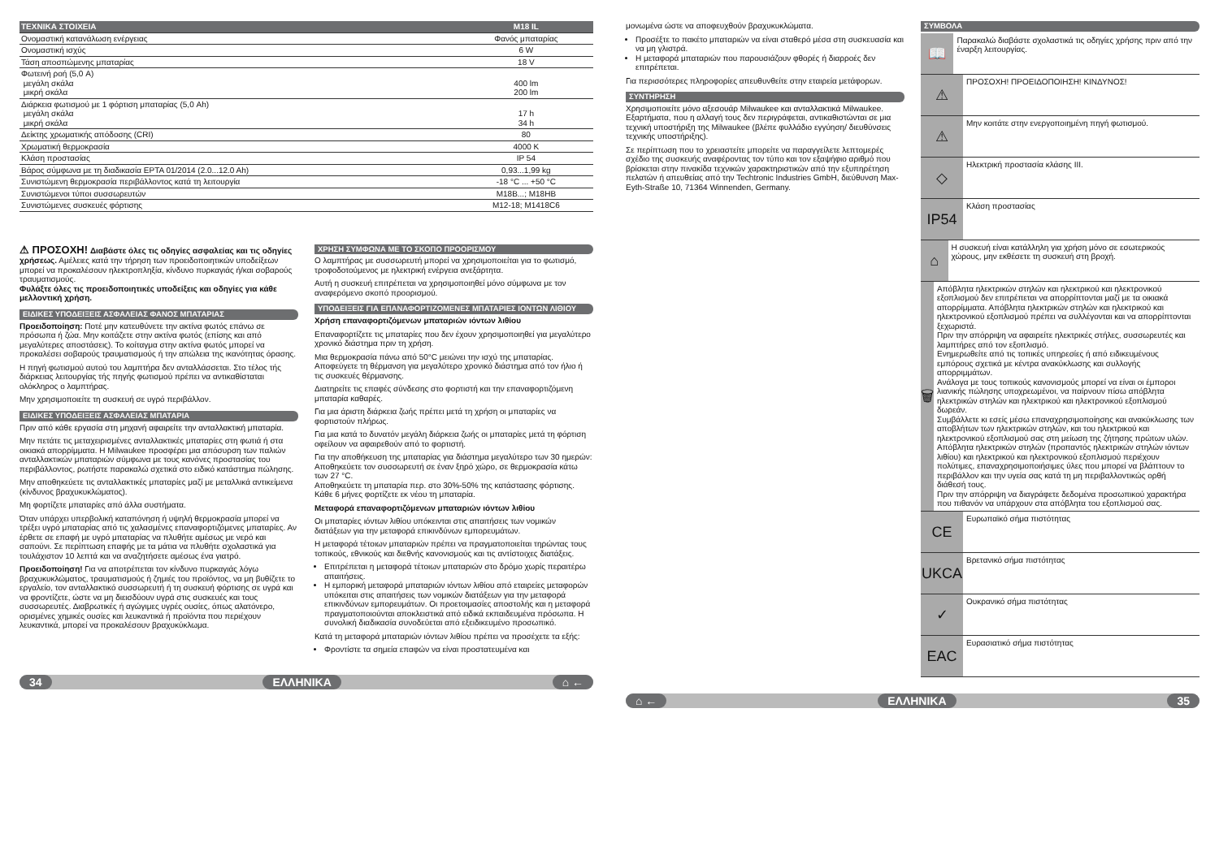| ΤΕΧΝΙΚΑ ΣΤΟΙΧΕΙΑ | M18 IL |
| Ονομαστική κατανάλωση ενέργειας | Φανός μπαταρίας |
| Ονομαστική ισχύς | 6 W |
| Τάση αποσπώμενης μπαταρίας | 18 V |
| Φωτεινή ροή (5,0 A) μεγάλη σκάλα μικρή σκάλα | 400 lm 200 lm |
| Διάρκεια φωτισμού με 1 φόρτιση μπαταρίας (5,0 Ah) μεγάλη σκάλα μικρή σκάλα | 17 h 34 h |
| Δείκτης χρωματικής απόδοσης (CRI) | 80 |
| Χρωματική θερμοκρασία | 4000 K |
| Κλάση προστασίας | IP 54 |
| Βάρος σύμφωνα με τη διαδικασία EPTA 01/2014 (2.0...12.0 Ah) | 0,93...1,99 kg |
| Συνιστώμενη θερμοκρασία περιβάλλοντος κατά τη λειτουργία | -18 °C ... +50 °C |
| Συνιστώμενοι τύποι συσσωρευτών | M18B...; M18HB |
| Συνιστώμενες συσκευές φόρτισης | M12-18; M1418C6 |
⚠ ΠΡΟΣΟΧΗ! Διαβάστε όλες τις οδηγίες ασφαλείας και τις οδηγίες χρήσεως. Αμέλειες κατά την τήρηση των προειδοποιητικών υποδείξεων μπορεί να προκαλέσουν ηλεκτροπληξία, κίνδυνο πυρκαγιάς ή/και σοβαρούς τραυματισμούς.
Φυλάξτε όλες τις προειδοποιητικές υποδείξεις και οδηγίες για κάθε μελλοντική χρήση.
ΕΙΔΙΚΕΣ ΥΠΟΔΕΙΞΕΙΣ ΑΣΦΑΛΕΙΑΣ ΦΑΝΟΣ ΜΠΑΤΑΡΙΑΣ
Προειδοποίηση: Ποτέ μην κατευθύνετε την ακτίνα φωτός επάνω σε πρόσωπα ή ζώα. Μην κοιτάζετε στην ακτίνα φωτός (επίσης και από μεγαλύτερες αποστάσεις). Το κοίταγμα στην ακτίνα φωτός μπορεί να προκαλέσει σοβαρούς τραυματισμούς ή την απώλεια της ικανότητας όρασης.
Η πηγή φωτισμού αυτού του λαμπτήρα δεν ανταλλάσσεται. Στο τέλος τής διάρκειας λειτουργίας τής πηγής φωτισμού πρέπει να αντικαθίσταται ολόκληρος ο λαμπτήρας.
Μην χρησιμοποιείτε τη συσκευή σε υγρό περιβάλλον.
ΕΙΔΙΚΕΣ ΥΠΟΔΕΙΞΕΙΣ ΑΣΦΑΛΕΙΑΣ ΜΠΑΤΑΡΙΑ
Πριν από κάθε εργασία στη μηχανή αφαιρείτε την ανταλλακτική μπαταρία.
Μην πετάτε τις μεταχειρισμένες ανταλλακτικές μπαταρίες στη φωτιά ή στα οικιακά απορρίμματα. Η Milwaukee προσφέρει μια απόσυρση των παλιών ανταλλακτικών μπαταριών σύμφωνα με τους κανόνες προστασίας του περιβάλλοντος, ρωτήστε παρακαλώ σχετικά στο ειδικό κατάστημα πώλησης.
Μην αποθηκεύετε τις ανταλλακτικές μπαταρίες μαζί με μεταλλικά αντικείμενα (κίνδυνος βραχυκυκλώματος).
Μη φορτίζετε μπαταρίες από άλλα συστήματα.
Όταν υπάρχει υπερβολική καταπόνηση ή υψηλή θερμοκρασία μπορεί να τρέξει υγρό μπαταρίας από τις χαλασμένες επαναφορτιζόμενες μπαταρίες. Αν έρθετε σε επαφή με υγρό μπαταρίας να πλυθήτε αμέσως με νερό και σαπούνι. Σε περίπτωση επαφής με τα μάτια να πλυθήτε σχολαστικά για τουλάχιστον 10 λεπτά και να αναζητήσετε αμέσως ένα γιατρό.
Προειδοποίηση! Για να αποτρέπεται τον κίνδυνο πυρκαγιάς λόγω βραχυκυκλώματος, τραυματισμούς ή ζημιές του προϊόντος, να μη βυθίζετε το εργαλείο, τον ανταλλακτικό συσσωρευτή ή τη συσκευή φόρτισης σε υγρά και να φροντίζετε, ώστε να μη διεισδύουν υγρά στις συσκευές και τους συσσωρευτές. Διαβρωτικές ή αγώγιμες υγρές ουσίες, όπως αλατόνερο, ορισμένες χημικές ουσίες και λευκαντικά ή προϊόντα που περιέχουν λευκαντικά, μπορεί να προκαλέσουν βραχυκύκλωμα.
ΧΡΗΣΗ ΣΥΜΦΩΝΑ ΜΕ ΤΟ ΣΚΟΠΟ ΠΡΟΟΡΙΣΜΟΥ
Ο λαμπτήρας με συσσωρευτή μπορεί να χρησιμοποιείται για το φωτισμό, τροφοδοτούμενος με ηλεκτρική ενέργεια ανεξάρτητα.
Αυτή η συσκευή επιτρέπεται να χρησιμοποιηθεί μόνο σύμφωνα με τον αναφερόμενο σκοπό προορισμού.
ΥΠΟΔΕΙΞΕΙΣ ΓΙΑ ΕΠΑΝΑΦΟΡΤΙΖΟΜΕΝΕΣ ΜΠΑΤΑΡΙΕΣ ΙΟΝΤΩΝ ΛΙΘΙΟΥ
Χρήση επαναφορτιζόμενων μπαταριών ιόντων λιθίου
Επαναφορτίζετε τις μπαταρίες που δεν έχουν χρησιμοποιηθεί για μεγαλύτερο χρονικό διάστημα πριν τη χρήση.
Μια θερμοκρασία πάνω από 50°C μειώνει την ισχύ της μπαταρίας. Αποφεύγετε τη θέρμανση για μεγαλύτερο χρονικό διάστημα από τον ήλιο ή τις συσκευές θέρμανσης.
Διατηρείτε τις επαφές σύνδεσης στο φορτιστή και την επαναφορτιζόμενη μπαταρία καθαρές.
Για μια άριστη διάρκεια ζωής πρέπει μετά τη χρήση οι μπαταρίες να φορτιστούν πλήρως.
Για μια κατά το δυνατόν μεγάλη διάρκεια ζωής οι μπαταρίες μετά τη φόρτιση οφείλουν να αφαιρεθούν από το φορτιστή.
Για την αποθήκευση της μπαταρίας για διάστημα μεγαλύτερο των 30 ημερών:
Αποθηκεύετε τον συσσωρευτή σε έναν ξηρό χώρο, σε θερμοκρασία κάτω των 27 °C.
Αποθηκεύετε τη μπαταρία περ. στο 30%-50% της κατάστασης φόρτισης.
Κάθε 6 μήνες φορτίζετε εκ νέου τη μπαταρία.
Μεταφορά επαναφορτιζόμενων μπαταριών ιόντων λιθίου
Οι μπαταρίες ιόντων λιθίου υπόκεινται στις απαιτήσεις των νομικών διατάξεων για την μεταφορά επικινδύνων εμπορευμάτων.
Η μεταφορά τέτοιων μπαταριών πρέπει να πραγματοποιείται τηρώντας τους τοπικούς, εθνικούς και διεθνής κανονισμούς και τις αντίστοιχες διατάξεις.
Επιτρέπεται η μεταφορά τέτοιων μπαταριών στο δρόμο χωρίς περαιτέρω απαιτήσεις.
Η εμπορική μεταφορά μπαταριών ιόντων λιθίου από εταιρείες μεταφορών υπόκειται στις απαιτήσεις των νομικών διατάξεων για την μεταφορά επικινδύνων εμπορευμάτων. Οι προετοιμασίες αποστολής και η μεταφορά πραγματοποιούνται αποκλειστικά από ειδικά εκπαιδευμένα πρόσωπα. Η συνολική διαδικασία συνοδεύεται από εξειδικευμένο προσωπικό.
Κατά τη μεταφορά μπαταριών ιόντων λιθίου πρέπει να προσέχετε τα εξής:
Φροντίστε τα σημεία επαφών να είναι προστατευμένα και
34 ΕΛΛΗΝΙΚΑ ⌂ ←
μονωμένα ώστε να αποφευχθούν βραχυκυκλώματα.
Προσέξτε το πακέτο μπαταριών να είναι σταθερό μέσα στη συσκευασία και να μη γλιστρά.
Η μεταφορά μπαταριών που παρουσιάζουν φθορές ή διαρροές δεν επιτρέπεται.
Για περισσότερες πληροφορίες απευθυνθείτε στην εταιρεία μετάφορων.
ΣΥΝΤΗΡΗΣΗ
Χρησιμοποιείτε μόνο αξεσουάρ Milwaukee και ανταλλακτικά Milwaukee. Εξαρτήματα, που η αλλαγή τους δεν περιγράφεται, αντικαθιστώνται σε μια τεχνική υποστήριξη της Milwaukee (βλέπε φυλλάδιο εγγύηση/ διευθύνσεις τεχνικής υποστήριξης).
Σε περίπτωση που το χρειαστείτε μπορείτε να παραγγείλετε λεπτομερές σχέδιο της συσκευής αναφέροντας τον τύπο και τον εξαψήφιο αριθμό που βρίσκεται στην πινακίδα τεχνικών χαρακτηριστικών από την εξυπηρέτηση πελατών ή απευθείας από την Techtronic Industries GmbH, διεύθυνση Max-Eyth-Straße 10, 71364 Winnenden, Germany.
ΣΥΜΒΟΛΑ
📖
Παρακαλώ διαβάστε σχολαστικά τις οδηγίες χρήσης πριν από την έναρξη λειτουργίας.
⚠
ΠΡΟΣΟΧΗ! ΠΡΟΕΙΔΟΠΟΙΗΣΗ! ΚΙΝΔΥΝΟΣ!
⚠
Μην κοιτάτε στην ενεργοποιημένη πηγή φωτισμού.
◇
Ηλεκτρική προστασία κλάσης III.
IP54
Κλάση προστασίας
⌂
Η συσκευή είναι κατάλληλη για χρήση μόνο σε εσωτερικούς χώρους, μην εκθέσετε τη συσκευή στη βροχή.
🗑
Απόβλητα ηλεκτρικών στηλών και ηλεκτρικού και ηλεκτρονικού εξοπλισμού δεν επιτρέπεται να απορρίπτονται μαζί με τα οικιακά απορρίμματα. Απόβλητα ηλεκτρικών στηλών και ηλεκτρικού και ηλεκτρονικού εξοπλισμού πρέπει να συλλέγονται και να απορρίπτονται ξεχωριστά.
Πριν την απόρριψη να αφαιρείτε ηλεκτρικές στήλες, συσσωρευτές και λαμπτήρες από τον εξοπλισμό.
Ενημερωθείτε από τις τοπικές υπηρεσίες ή από ειδικευμένους εμπόρους σχετικά με κέντρα ανακύκλωσης και συλλογής απορριμμάτων.
Ανάλογα με τους τοπικούς κανονισμούς μπορεί να είναι οι έμποροι λιανικής πώλησης υποχρεωμένοι, να παίρνουν πίσω απόβλητα ηλεκτρικών στηλών και ηλεκτρικού και ηλεκτρονικού εξοπλισμού δωρεάν.
Συμβάλλετε κι εσείς μέσω επαναχρησιμοποίησης και ανακύκλωσης των αποβλήτων των ηλεκτρικών στηλών, και του ηλεκτρικού και ηλεκτρονικού εξοπλισμού σας στη μείωση της ζήτησης πρώτων υλών.
Απόβλητα ηλεκτρικών στηλών (προπαντός ηλεκτρικών στηλών ιόντων λιθίου) και ηλεκτρικού και ηλεκτρονικού εξοπλισμού περιέχουν πολύτιμες, επαναχρησιμοποιήσιμες ύλες που μπορεί να βλάπτουν το περιβάλλον και την υγεία σας κατά τη μη περιβαλλοντικώς ορθή διάθεσή τους.
Πριν την απόρριψη να διαγράφετε δεδομένα προσωπικού χαρακτήρα που πιθανόν να υπάρχουν στα απόβλητα του εξοπλισμού σας.
CE
Ευρωπαϊκό σήμα πιστότητας
UKCA
Βρετανικό σήμα πιστότητας
✓
Ουκρανικό σήμα πιστότητας
EAC
Ευρασιατικό σήμα πιστότητας
⌂ ← ΕΛΛΗΝΙΚΑ 35